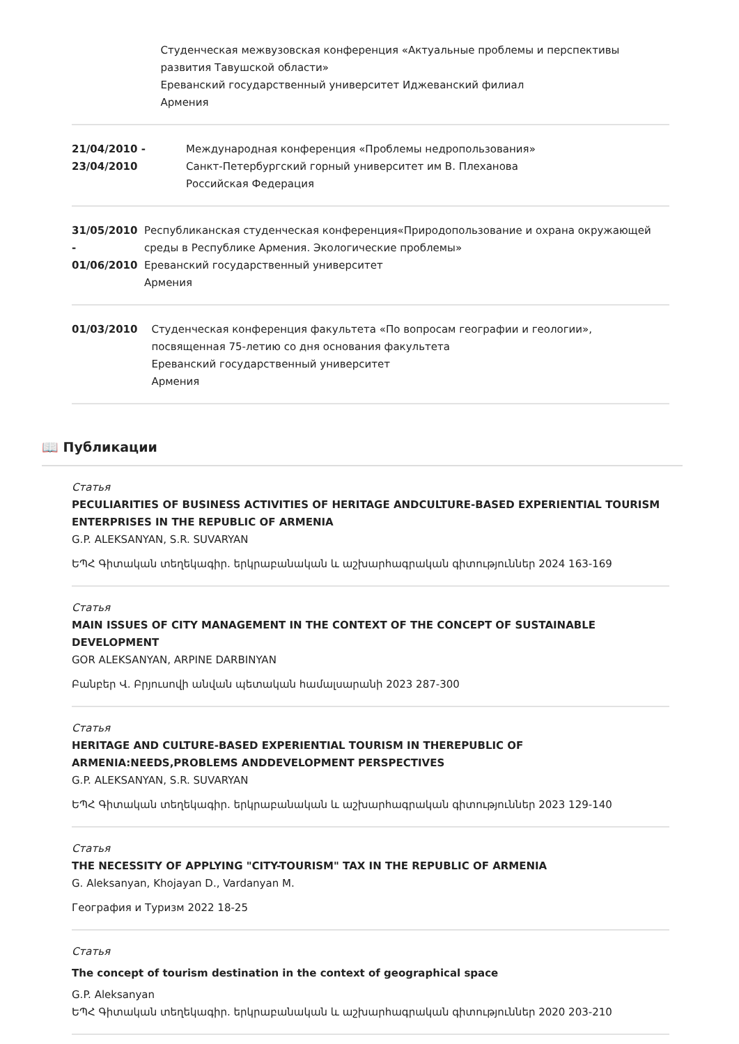Студенческая межвузовская конференция «Актуальные проблемы и перспективы развития Тавушской области»
Ереванский государственный университет Иджеванский филиал
Армения
21/04/2010 -
23/04/2010
Международная конференция «Проблемы недропользования»
Санкт-Петербургский горный университет им В. Плеханова
Российская Федерация
31/05/2010 -
01/06/2010
Республиканская студенческая конференция«Природопользование и охрана окружающей среды в Республике Армения. Экологические проблемы»
Ереванский государственный университет
Армения
01/03/2010 Студенческая конференция факультета «По вопросам географии и геологии», посвященная 75-летию со дня основания факультета
Ереванский государственный университет
Армения
📖 Публикации
Статья
PECULIARITIES OF BUSINESS ACTIVITIES OF HERITAGE ANDCULTURE-BASED EXPERIENTIAL TOURISM ENTERPRISES IN THE REPUBLIC OF ARMENIA
G.P. ALEKSANYAN, S.R. SUVARYAN
ԵՊՀ Գիտական տեղեկագիր. երկրաբանական և աշխարհագրական գիտություններ 2024 163-169
Статья
MAIN ISSUES OF CITY MANAGEMENT IN THE CONTEXT OF THE CONCEPT OF SUSTAINABLE DEVELOPMENT
GOR ALEKSANYAN, ARPINE DARBINYAN
Բանբեր Վ. Բրյուսովի անվան պետական համալսարանի 2023 287-300
Статья
HERITAGE AND CULTURE-BASED EXPERIENTIAL TOURISM IN THEREPUBLIC OF ARMENIA:NEEDS,PROBLEMS ANDDEVELOPMENT PERSPECTIVES
G.P. ALEKSANYAN, S.R. SUVARYAN
ԵՊՀ Գիտական տեղեկագիր. երկրաբանական և աշխարհագրական գիտություններ 2023 129-140
Статья
THE NECESSITY OF APPLYING "CITY-TOURISM" TAX IN THE REPUBLIC OF ARMENIA
G. Aleksanyan, Khojayan D., Vardanyan M.
География и Туризм 2022 18-25
Статья
The concept of tourism destination in the context of geographical space
G.P. Aleksanyan
ԵՊՀ Գիտական տեղեկագիր. երկրաբանական և աշխարհագրական գիտություններ 2020 203-210